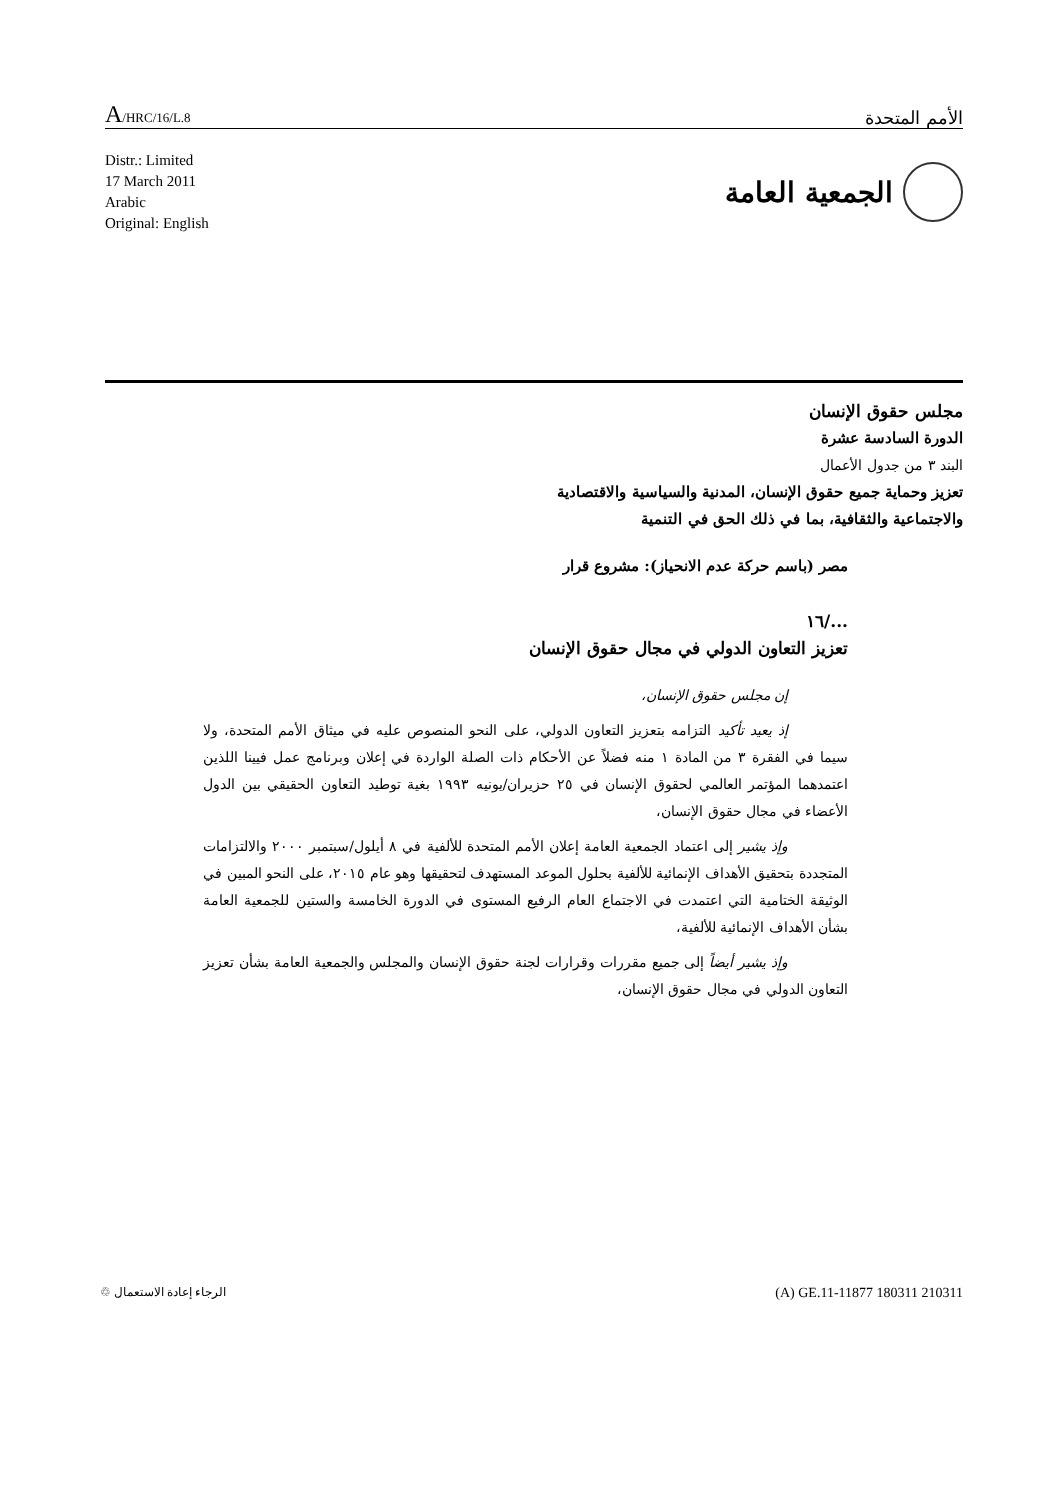A/HRC/16/L.8
الأمم المتحدة
Distr.: Limited
17 March 2011
Arabic
Original: English
الجمعية العامة
مجلس حقوق الإنسان
الدورة السادسة عشرة
البند ٣ من جدول الأعمال
تعزيز وحماية جميع حقوق الإنسان، المدنية والسياسية والاقتصادية
والاجتماعية والثقافية، بما في ذلك الحق في التنمية
مصر (باسم حركة عدم الانحياز): مشروع قرار
.../١٦
تعزيز التعاون الدولي في مجال حقوق الإنسان
إن مجلس حقوق الإنسان،
إذ يعيد تأكيد التزامه بتعزيز التعاون الدولي، على النحو المنصوص عليه في ميثاق الأمم المتحدة، ولا سيما في الفقرة ٣ من المادة ١ منه فضلاً عن الأحكام ذات الصلة الواردة في إعلان وبرنامج عمل فيينا اللذين اعتمدهما المؤتمر العالمي لحقوق الإنسان في ٢٥ حزيران/يونيه ١٩٩٣ بغية توطيد التعاون الحقيقي بين الدول الأعضاء في مجال حقوق الإنسان،
وإذ يشير إلى اعتماد الجمعية العامة إعلان الأمم المتحدة للألفية في ٨ أيلول/سبتمبر ٢٠٠٠ والالتزامات المتجددة بتحقيق الأهداف الإنمائية للألفية بحلول الموعد المستهدف لتحقيقها وهو عام ٢٠١٥، على النحو المبين في الوثيقة الختامية التي اعتمدت في الاجتماع العام الرفيع المستوى في الدورة الخامسة والستين للجمعية العامة بشأن الأهداف الإنمائية للألفية،
وإذ يشير أيضاً إلى جميع مقررات وقرارات لجنة حقوق الإنسان والمجلس والجمعية العامة بشأن تعزيز التعاون الدولي في مجال حقوق الإنسان،
الرجاء إعادة الاستعمال ♲
(A) GE.11-11877 180311 210311